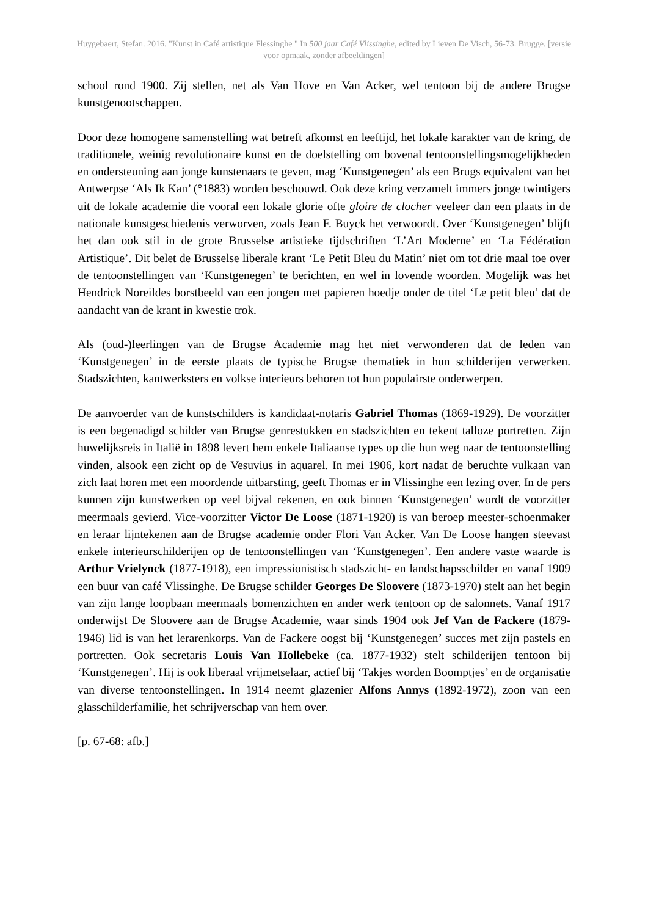Huygebaert, Stefan. 2016. "Kunst in Café artistique Flessinghe " In 500 jaar Café Vlissinghe, edited by Lieven De Visch, 56-73. Brugge. [versie voor opmaak, zonder afbeeldingen]
school rond 1900. Zij stellen, net als Van Hove en Van Acker, wel tentoon bij de andere Brugse kunstgenootschappen.
Door deze homogene samenstelling wat betreft afkomst en leeftijd, het lokale karakter van de kring, de traditionele, weinig revolutionaire kunst en de doelstelling om bovenal tentoonstellingsmogelijkheden en ondersteuning aan jonge kunstenaars te geven, mag ‘Kunstgenegen’ als een Brugs equivalent van het Antwerpse ‘Als Ik Kan’ (°1883) worden beschouwd. Ook deze kring verzamelt immers jonge twintigers uit de lokale academie die vooral een lokale glorie ofte gloire de clocher veeleer dan een plaats in de nationale kunstgeschiedenis verworven, zoals Jean F. Buyck het verwoordt. Over ‘Kunstgenegen’ blijft het dan ook stil in de grote Brusselse artistieke tijdschriften ‘L’Art Moderne’ en ‘La Fédération Artistique’. Dit belet de Brusselse liberale krant ‘Le Petit Bleu du Matin’ niet om tot drie maal toe over de tentoonstellingen van ‘Kunstgenegen’ te berichten, en wel in lovende woorden. Mogelijk was het Hendrick Noreildes borstbeeld van een jongen met papieren hoedje onder de titel ‘Le petit bleu’ dat de aandacht van de krant in kwestie trok.
Als (oud-)leerlingen van de Brugse Academie mag het niet verwonderen dat de leden van ‘Kunstgenegen’ in de eerste plaats de typische Brugse thematiek in hun schilderijen verwerken. Stadszichten, kantwerksters en volkse interieurs behoren tot hun populairste onderwerpen.
De aanvoerder van de kunstschilders is kandidaat-notaris Gabriel Thomas (1869-1929). De voorzitter is een begenadigd schilder van Brugse genrestukken en stadszichten en tekent talloze portretten. Zijn huwelijksreis in Italië in 1898 levert hem enkele Italiaanse types op die hun weg naar de tentoonstelling vinden, alsook een zicht op de Vesuvius in aquarel. In mei 1906, kort nadat de beruchte vulkaan van zich laat horen met een moordende uitbarsting, geeft Thomas er in Vlissinghe een lezing over. In de pers kunnen zijn kunstwerken op veel bijval rekenen, en ook binnen ‘Kunstgenegen’ wordt de voorzitter meermaals gevierd. Vice-voorzitter Victor De Loose (1871-1920) is van beroep meester-schoenmaker en leraar lijntekenen aan de Brugse academie onder Flori Van Acker. Van De Loose hangen steevast enkele interieurschilderijen op de tentoonstellingen van ‘Kunstgenegen’. Een andere vaste waarde is Arthur Vrielynck (1877-1918), een impressionistisch stadszicht- en landschapsschilder en vanaf 1909 een buur van café Vlissinghe. De Brugse schilder Georges De Sloovere (1873-1970) stelt aan het begin van zijn lange loopbaan meermaals bomenzichten en ander werk tentoon op de salonnets. Vanaf 1917 onderwijst De Sloovere aan de Brugse Academie, waar sinds 1904 ook Jef Van de Fackere (1879-1946) lid is van het lerarenkorps. Van de Fackere oogst bij ‘Kunstgenegen’ succes met zijn pastels en portretten. Ook secretaris Louis Van Hollebeke (ca. 1877-1932) stelt schilderijen tentoon bij ‘Kunstgenegen’. Hij is ook liberaal vrijmetselaar, actief bij ‘Takjes worden Boomptjes’ en de organisatie van diverse tentoonstellingen. In 1914 neemt glazenier Alfons Annys (1892-1972), zoon van een glasschilderfamilie, het schrijverschap van hem over.
[p. 67-68: afb.]